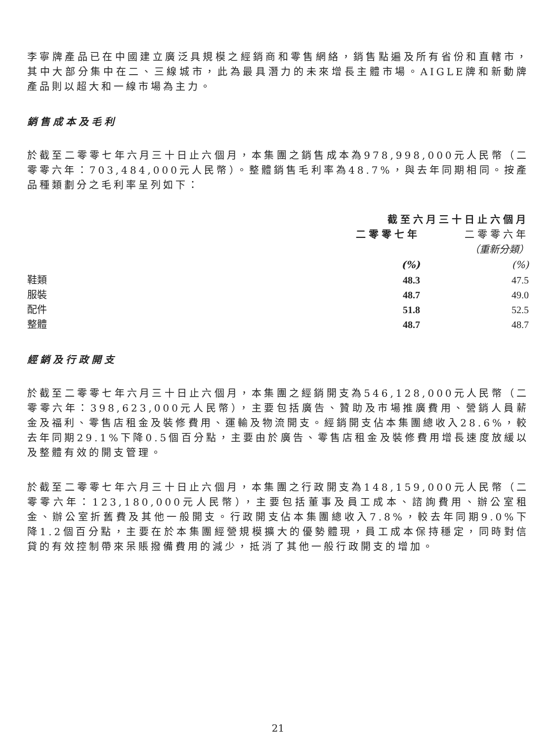李寧牌產品已在中國建立廣泛具規模之經銷商和零售網絡，銷售點遍及所有省份和直轄市，其中大部分集中在二、三線城市，此為最具潛力的未來增長主體市場。AIGLE牌和新動牌產品則以超大和一線市場為主力。
銷售成本及毛利
於截至二零零七年六月三十日止六個月，本集團之銷售成本為978,998,000元人民幣（二零零六年：703,484,000元人民幣）。整體銷售毛利率為48.7%，與去年同期相同。按產品種類劃分之毛利率呈列如下：
| | 截至六月三十日止六個月 | |
| --- | --- | --- |
| | 二零零七年 | 二零零六年 |
| | | （重新分類） |
| | (%) | (%) |
| 鞋類 | 48.3 | 47.5 |
| 服裝 | 48.7 | 49.0 |
| 配件 | 51.8 | 52.5 |
| 整體 | 48.7 | 48.7 |
經銷及行政開支
於截至二零零七年六月三十日止六個月，本集團之經銷開支為546,128,000元人民幣（二零零六年：398,623,000元人民幣），主要包括廣告、贊助及市場推廣費用、營銷人員薪金及福利、零售店租金及裝修費用、運輸及物流開支。經銷開支佔本集團總收入28.6%，較去年同期29.1%下降0.5個百分點，主要由於廣告、零售店租金及裝修費用增長速度放緩以及整體有效的開支管理。
於截至二零零七年六月三十日止六個月，本集團之行政開支為148,159,000元人民幣（二零零六年：123,180,000元人民幣），主要包括董事及員工成本、諮詢費用、辦公室租金、辦公室折舊費及其他一般開支。行政開支佔本集團總收入7.8%，較去年同期9.0%下降1.2個百分點，主要在於本集團經營規模擴大的優勢體現，員工成本保持穩定，同時對信貸的有效控制帶來呆賬撥備費用的減少，抵消了其他一般行政開支的增加。
21